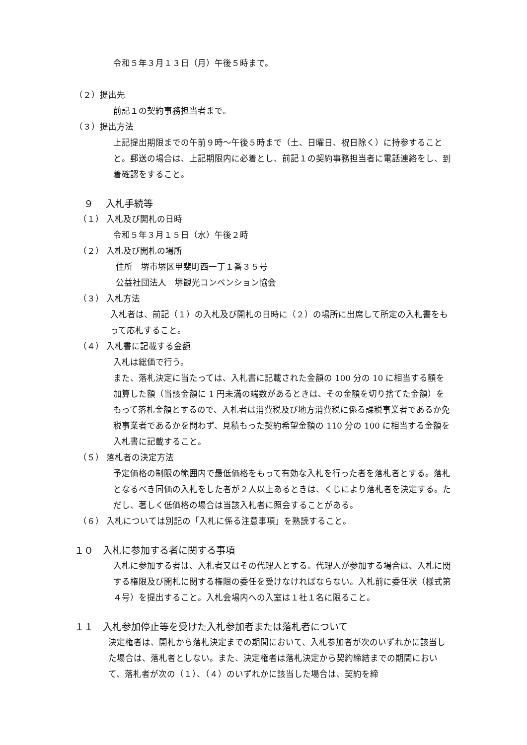令和５年３月１３日（月）午後５時まで。
（２）提出先
前記１の契約事務担当者まで。
（３）提出方法
上記提出期限までの午前９時～午後５時まで（土、日曜日、祝日除く）に持参することと。郵送の場合は、上記期限内に必着とし、前記１の契約事務担当者に電話連絡をし、到着確認をすること。
　９　 入札手続等
（１） 入札及び開札の日時
令和５年３月１５日（水）午後２時
（２） 入札及び開札の場所
住所　堺市堺区甲斐町西一丁１番３５号
公益社団法人　堺観光コンベンション協会
（３） 入札方法
入札者は、前記（１）の入札及び開札の日時に（２）の場所に出席して所定の入札書をもって応札すること。
（４） 入札書に記載する金額
入札は総価で行う。
また、落札決定に当たっては、入札書に記載された金額の 100 分の 10 に相当する額を加算した額（当該金額に 1 円未満の端数があるときは、その金額を切り捨てた金額）をもって落札金額とするので、入札者は消費税及び地方消費税に係る課税事業者であるか免税事業者であるかを問わず、見積もった契約希望金額の 110 分の 100 に相当する金額を入札書に記載すること。
（５） 落札者の決定方法
予定価格の制限の範囲内で最低価格をもって有効な入札を行った者を落札者とする。落札となるべき同価の入札をした者が２人以上あるときは、くじにより落札者を決定する。ただし、著しく低価格の場合は当該入札者に照会することがある。
（６） 入札については別記の「入札に係る注意事項」を熟読すること。
１０　入札に参加する者に関する事項
入札に参加する者は、入札者又はその代理人とする。代理人が参加する場合は、入札に関する権限及び開札に関する権限の委任を受けなければならない。入札前に委任状（様式第４号）を提出すること。入札会場内への入室は１社１名に限ること。
１１　入札参加停止等を受けた入札参加者または落札者について
決定権者は、開札から落札決定までの期間において、入札参加者が次のいずれかに該当した場合は、落札者としない。また、決定権者は落札決定から契約締結までの期間において、落札者が次の（１）、（４）のいずれかに該当した場合は、契約を締